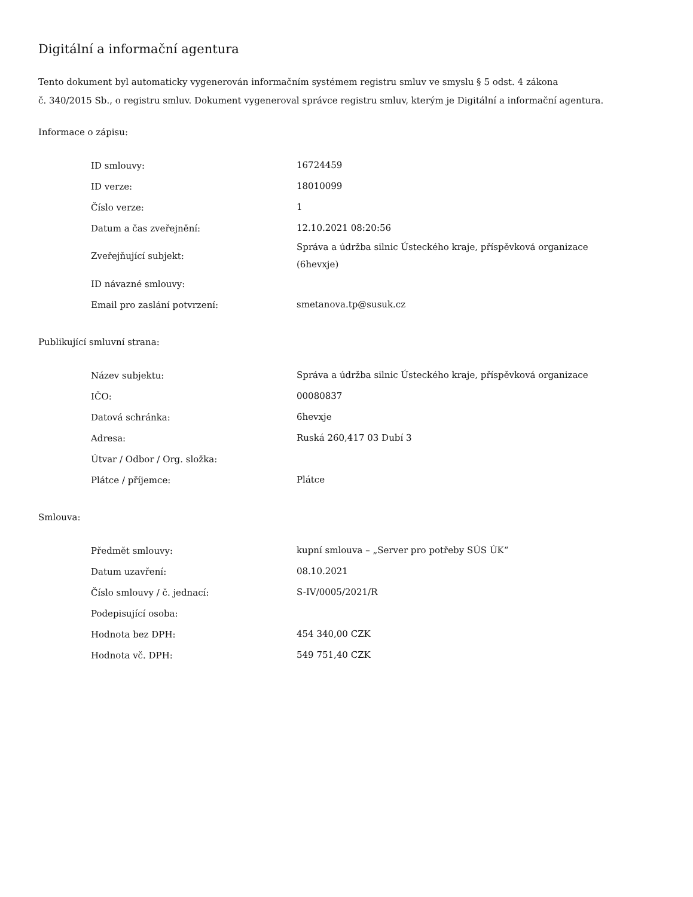Digitální a informační agentura
Tento dokument byl automaticky vygenerován informačním systémem registru smluv ve smyslu § 5 odst. 4 zákona
č. 340/2015 Sb., o registru smluv. Dokument vygeneroval správce registru smluv, kterým je Digitální a informační agentura.
Informace o zápisu:
| ID smlouvy: | 16724459 |
| ID verze: | 18010099 |
| Číslo verze: | 1 |
| Datum a čas zveřejnění: | 12.10.2021 08:20:56 |
| Zveřejňující subjekt: | Správa a údržba silnic Ústeckého kraje, příspěvková organizace (6hevxje) |
| ID návazné smlouvy: | |
| Email pro zaslání potvrzení: | smetanova.tp@susuk.cz |
Publikující smluvní strana:
| Název subjektu: | Správa a údržba silnic Ústeckého kraje, příspěvková organizace |
| IČO: | 00080837 |
| Datová schránka: | 6hevxje |
| Adresa: | Ruská 260,417 03 Dubí 3 |
| Útvar / Odbor / Org. složka: | |
| Plátce / příjemce: | Plátce |
Smlouva:
| Předmět smlouvy: | kupní smlouva – „Server pro potřeby SÚS ÚK“ |
| Datum uzavření: | 08.10.2021 |
| Číslo smlouvy / č. jednací: | S-IV/0005/2021/R |
| Podepisující osoba: | |
| Hodnota bez DPH: | 454 340,00 CZK |
| Hodnota vč. DPH: | 549 751,40 CZK |